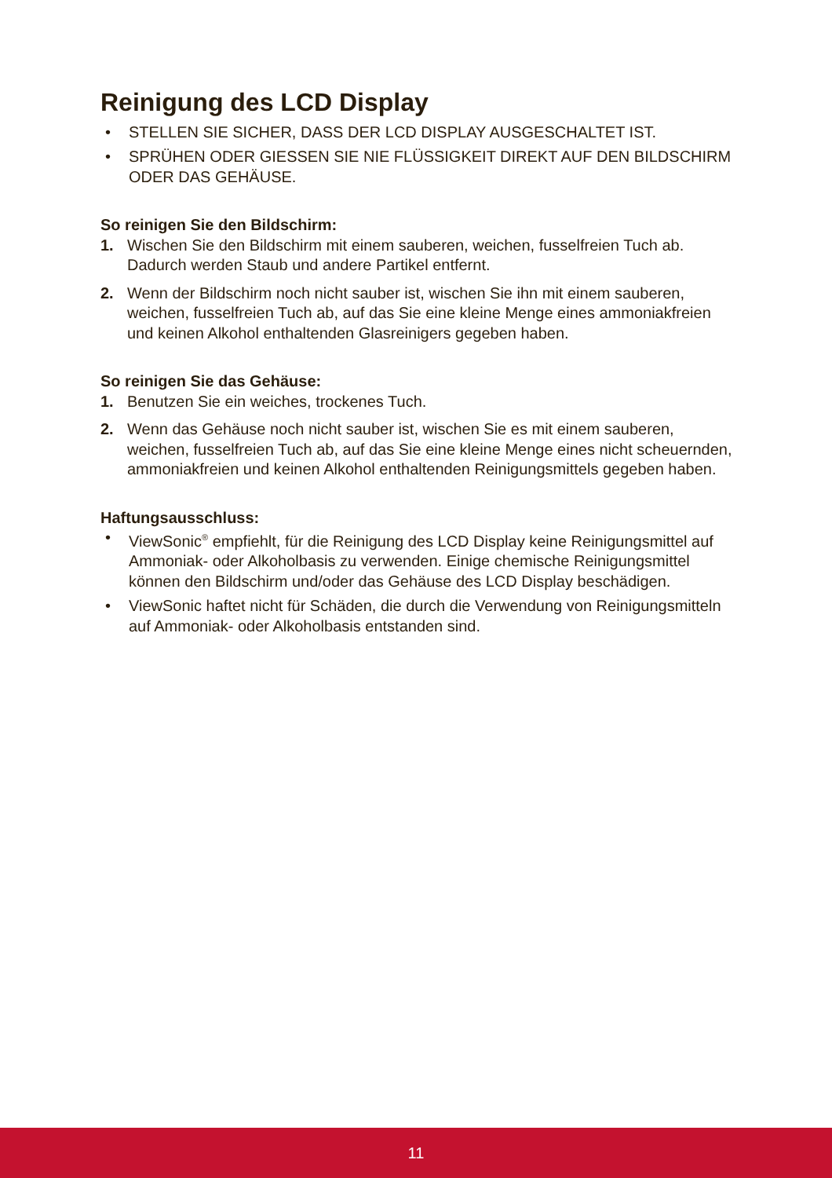Reinigung des LCD Display
• STELLEN SIE SICHER, DASS DER LCD DISPLAY AUSGESCHALTET IST.
• SPRÜHEN ODER GIESSEN SIE NIE FLÜSSIGKEIT DIREKT AUF DEN BILDSCHIRM ODER DAS GEHÄUSE.
So reinigen Sie den Bildschirm:
1. Wischen Sie den Bildschirm mit einem sauberen, weichen, fusselfreien Tuch ab. Dadurch werden Staub und andere Partikel entfernt.
2. Wenn der Bildschirm noch nicht sauber ist, wischen Sie ihn mit einem sauberen, weichen, fusselfreien Tuch ab, auf das Sie eine kleine Menge eines ammoniakfreien und keinen Alkohol enthaltenden Glasreinigers gegeben haben.
So reinigen Sie das Gehäuse:
1. Benutzen Sie ein weiches, trockenes Tuch.
2. Wenn das Gehäuse noch nicht sauber ist, wischen Sie es mit einem sauberen, weichen, fusselfreien Tuch ab, auf das Sie eine kleine Menge eines nicht scheuernden, ammoniakfreien und keinen Alkohol enthaltenden Reinigungsmittels gegeben haben.
Haftungsausschluss:
• ViewSonic<sup>®</sup> empfiehlt, für die Reinigung des LCD Display keine Reinigungsmittel auf Ammoniak- oder Alkoholbasis zu verwenden. Einige chemische Reinigungsmittel können den Bildschirm und/oder das Gehäuse des LCD Display beschädigen.
• ViewSonic haftet nicht für Schäden, die durch die Verwendung von Reinigungsmitteln auf Ammoniak- oder Alkoholbasis entstanden sind.
11